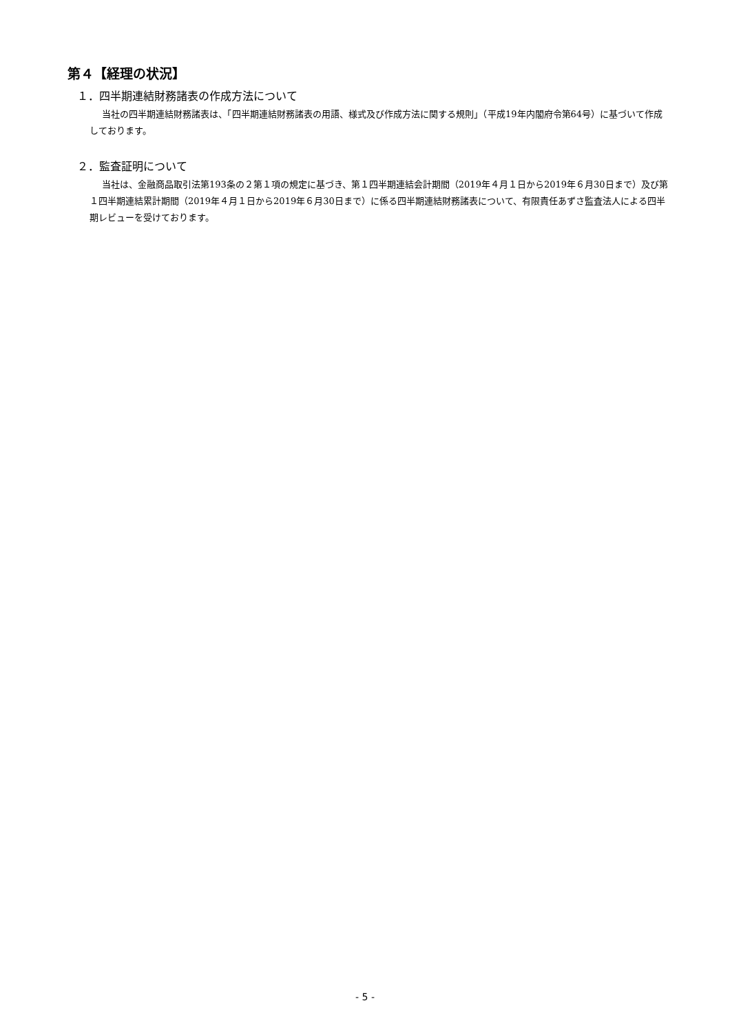第４【経理の状況】
１．四半期連結財務諸表の作成方法について
当社の四半期連結財務諸表は、「四半期連結財務諸表の用語、様式及び作成方法に関する規則」（平成19年内閣府令第64号）に基づいて作成しております。
２．監査証明について
当社は、金融商品取引法第193条の２第１項の規定に基づき、第１四半期連結会計期間（2019年４月１日から2019年６月30日まで）及び第１四半期連結累計期間（2019年４月１日から2019年６月30日まで）に係る四半期連結財務諸表について、有限責任あずさ監査法人による四半期レビューを受けております。
- 5 -